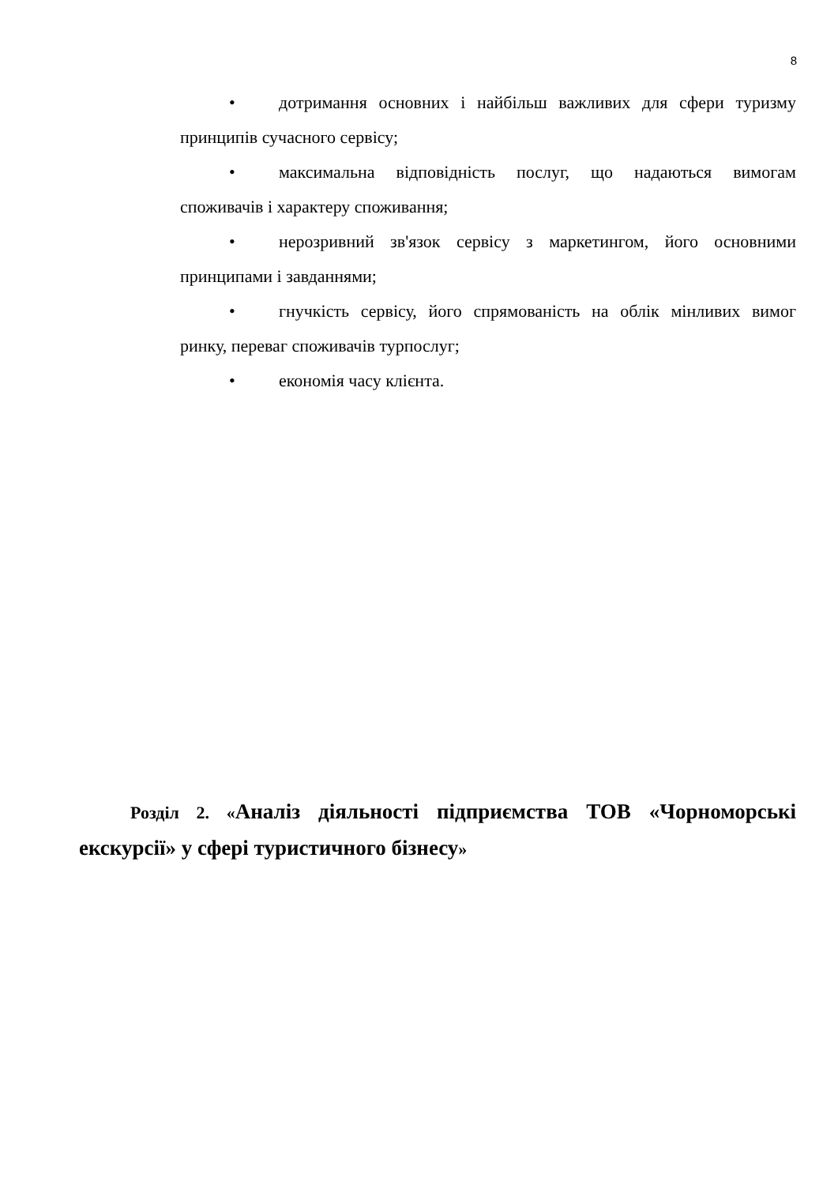8
• дотримання основних і найбільш важливих для сфери туризму принципів сучасного сервісу;
• максимальна відповідність послуг, що надаються вимогам споживачів і характеру споживання;
• нерозривний зв'язок сервісу з маркетингом, його основними принципами і завданнями;
• гнучкість сервісу, його спрямованість на облік мінливих вимог ринку, переваг споживачів турпослуг;
• економія часу клієнта.
Розділ 2. «Аналіз діяльності підприємства ТОВ «Чорноморські екскурсії» у сфері туристичного бізнесу»